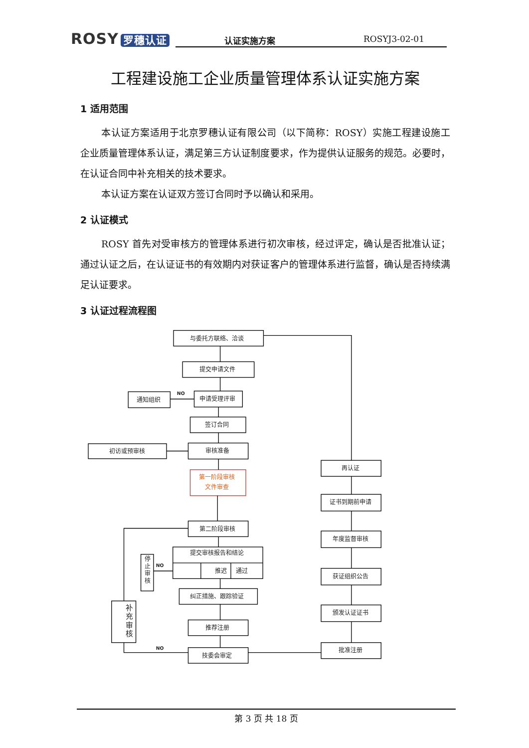ROSY 罗穗认证
认证实施方案 ROSYJ3-02-01
工程建设施工企业质量管理体系认证实施方案
1 适用范围
本认证方案适用于北京罗穗认证有限公司（以下简称：ROSY）实施工程建设施工企业质量管理体系认证，满足第三方认证制度要求，作为提供认证服务的规范。必要时，在认证合同中补充相关的技术要求。
本认证方案在认证双方签订合同时予以确认和采用。
2 认证模式
ROSY 首先对受审核方的管理体系进行初次审核，经过评定，确认是否批准认证；通过认证之后，在认证证书的有效期内对获证客户的管理体系进行监督，确认是否持续满足认证要求。
3 认证过程流程图
与委托方联络、洽谈
提交申请文件
申请受理评审
通知组织
NO
签订合同
初访或预审核
审核准备
第一阶段审核
文件审查
第二阶段审核
提交审核报告和结论
推迟
通过
停
止
审
核
NO
纠正措施、跟踪验证
推荐注册
技委会审定
NO
补
充
审
核
再认证
证书到期前申请
年度监督审核
获证组织公告
颁发认证证书
批准注册
第 3 页 共 18 页